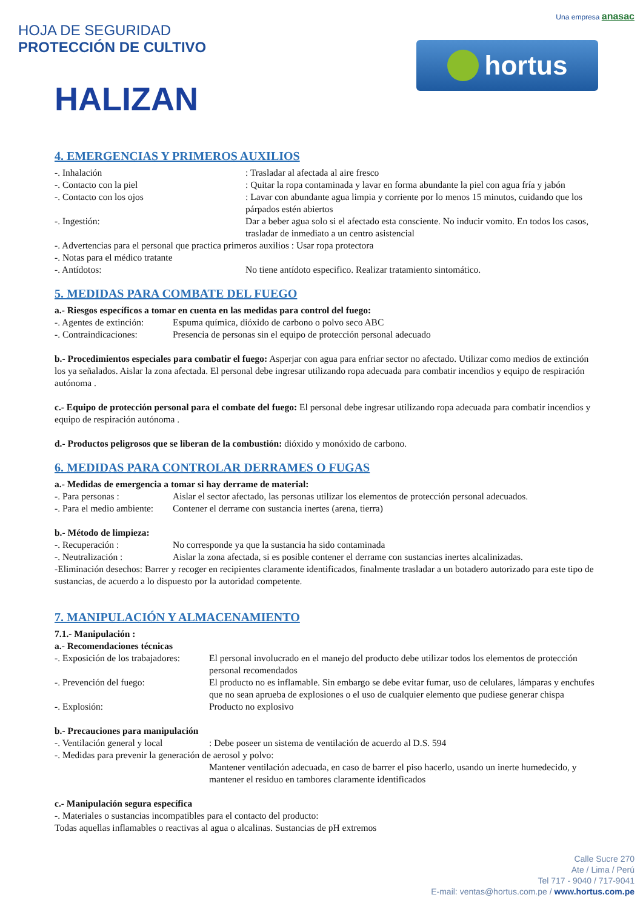HOJA DE SEGURIDAD
PROTECCIÓN DE CULTIVO
HALIZAN
Una empresa anasac
hortus
4. EMERGENCIAS Y PRIMEROS AUXILIOS
-. Inhalación : Trasladar al afectada al aire fresco
-. Contacto con la piel : Quitar la ropa contaminada y lavar en forma abundante la piel con agua fría y jabón
-. Contacto con los ojos : Lavar con abundante agua limpia y corriente por lo menos 15 minutos, cuidando que los párpados estén abiertos
-. Ingestión: Dar a beber agua solo si el afectado esta consciente. No inducir vomito. En todos los casos, trasladar de inmediato a un centro asistencial
-. Advertencias para el personal que practica primeros auxilios : Usar ropa protectora
-. Notas para el médico tratante
-. Antídotos: No tiene antídoto especifico. Realizar tratamiento sintomático.
5. MEDIDAS PARA COMBATE DEL FUEGO
a.- Riesgos específicos a tomar en cuenta en las medidas para control del fuego:
-. Agentes de extinción: Espuma química, dióxido de carbono o polvo seco ABC
-. Contraindicaciones: Presencia de personas sin el equipo de protección personal adecuado
b.- Procedimientos especiales para combatir el fuego: Asperjar con agua para enfriar sector no afectado. Utilizar como medios de extinción los ya señalados. Aislar la zona afectada. El personal debe ingresar utilizando ropa adecuada para combatir incendios y equipo de respiración autónoma .
c.- Equipo de protección personal para el combate del fuego: El personal debe ingresar utilizando ropa adecuada para combatir incendios y equipo de respiración autónoma .
d.- Productos peligrosos que se liberan de la combustión: dióxido y monóxido de carbono.
6. MEDIDAS PARA CONTROLAR DERRAMES O FUGAS
a.- Medidas de emergencia a tomar si hay derrame de material:
-. Para personas : Aislar el sector afectado, las personas utilizar los elementos de protección personal adecuados.
-. Para el medio ambiente: Contener el derrame con sustancia inertes (arena, tierra)
b.- Método de limpieza:
-. Recuperación : No corresponde ya que la sustancia ha sido contaminada
-. Neutralización : Aislar la zona afectada, si es posible contener el derrame con sustancias inertes alcalinizadas.
-Eliminación desechos: Barrer y recoger en recipientes claramente identificados, finalmente trasladar a un botadero autorizado para este tipo de sustancias, de acuerdo a lo dispuesto por la autoridad competente.
7. MANIPULACIÓN Y ALMACENAMIENTO
7.1.- Manipulación :
a.- Recomendaciones técnicas
-. Exposición de los trabajadores:
El personal involucrado en el manejo del producto debe utilizar todos los elementos de protección personal recomendados
-. Prevención del fuego: El producto no es inflamable. Sin embargo se debe evitar fumar, uso de celulares, lámparas y enchufes que no sean aprueba de explosiones o el uso de cualquier elemento que pudiese generar chispa
-. Explosión: Producto no explosivo
b.- Precauciones para manipulación
-. Ventilación general y local : Debe poseer un sistema de ventilación de acuerdo al D.S. 594
-. Medidas para prevenir la generación de aerosol y polvo:
Mantener ventilación adecuada, en caso de barrer el piso hacerlo, usando un inerte humedecido, y mantener el residuo en tambores claramente identificados
c.- Manipulación segura específica
-. Materiales o sustancias incompatibles para el contacto del producto:
Todas aquellas inflamables o reactivas al agua o alcalinas. Sustancias de pH extremos
Calle Sucre 270
Ate / Lima / Perú
Tel 717 - 9040 / 717-9041
E-mail: ventas@hortus.com.pe / www.hortus.com.pe